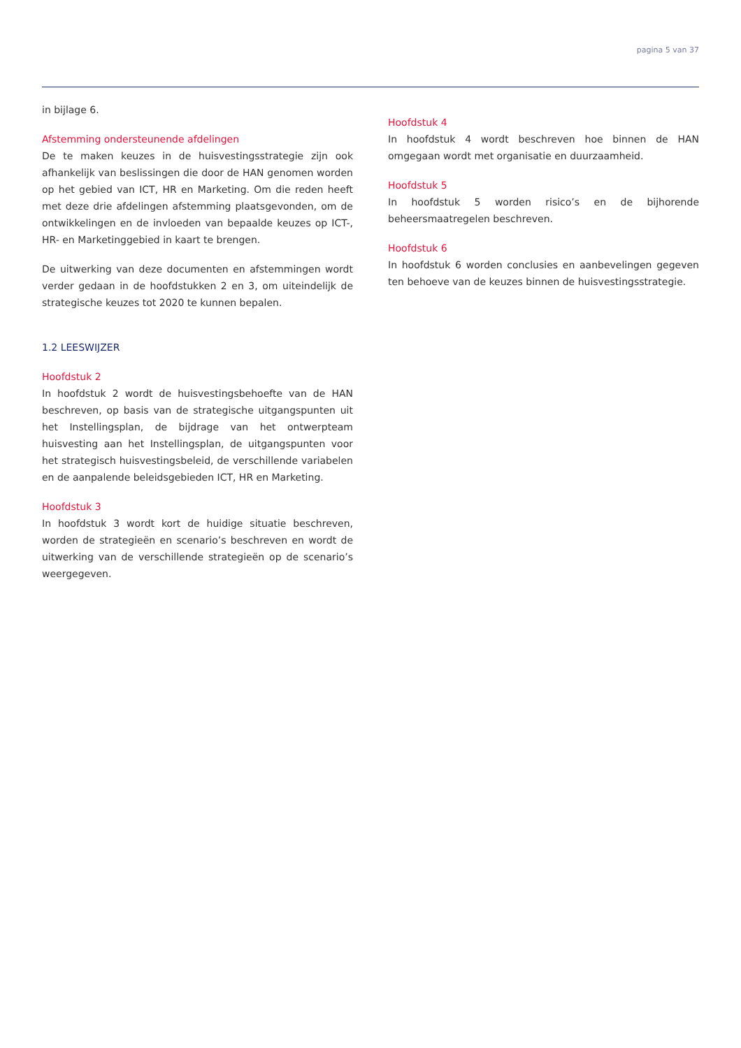pagina 5 van 37
in bijlage 6.
Afstemming ondersteunende afdelingen
De te maken keuzes in de huisvestingsstrategie zijn ook afhankelijk van beslissingen die door de HAN genomen worden op het gebied van ICT, HR en Marketing. Om die reden heeft met deze drie afdelingen afstemming plaatsgevonden, om de ontwikkelingen en de invloeden van bepaalde keuzes op ICT-, HR- en Marketinggebied in kaart te brengen.
De uitwerking van deze documenten en afstemmingen wordt verder gedaan in de hoofdstukken 2 en 3, om uiteindelijk de strategische keuzes tot 2020 te kunnen bepalen.
1.2 LEESWIJZER
Hoofdstuk 2
In hoofdstuk 2 wordt de huisvestingsbehoefte van de HAN beschreven, op basis van de strategische uitgangspunten uit het Instellingsplan, de bijdrage van het ontwerpteam huisvesting aan het Instellingsplan, de uitgangspunten voor het strategisch huisvestingsbeleid, de verschillende variabelen en de aanpalende beleidsgebieden ICT, HR en Marketing.
Hoofdstuk 3
In hoofdstuk 3 wordt kort de huidige situatie beschreven, worden de strategieën en scenario’s beschreven en wordt de uitwerking van de verschillende strategieën op de scenario’s weergegeven.
Hoofdstuk 4
In hoofdstuk 4 wordt beschreven hoe binnen de HAN omgegaan wordt met organisatie en duurzaamheid.
Hoofdstuk 5
In hoofdstuk 5 worden risico’s en de bijhorende beheersmaatregelen beschreven.
Hoofdstuk 6
In hoofdstuk 6 worden conclusies en aanbevelingen gegeven ten behoeve van de keuzes binnen de huisvestingsstrategie.